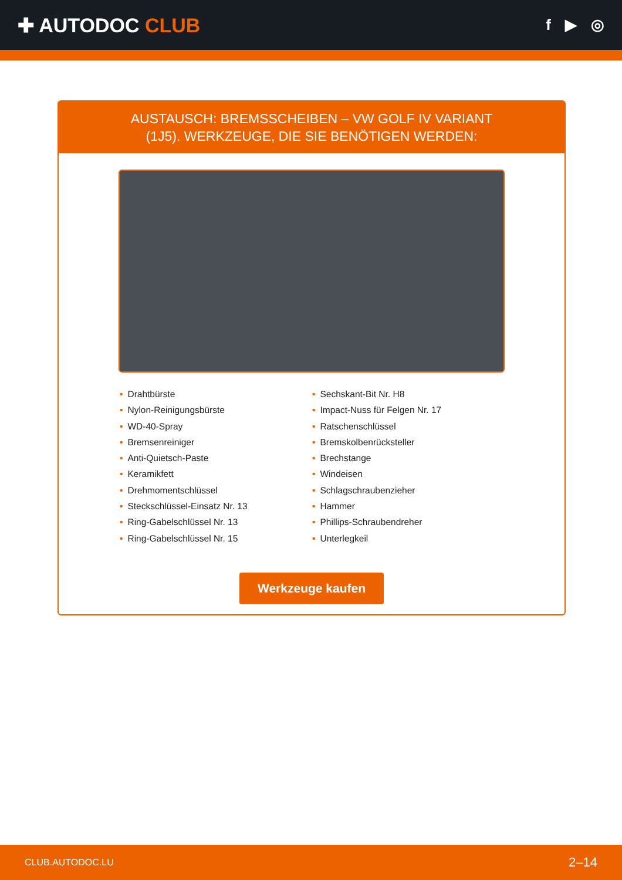✚ AUTODOC CLUB
f ▶ ◎
AUSTAUSCH: BREMSSCHEIBEN – VW GOLF IV VARIANT
(1J5). WERKZEUGE, DIE SIE BENÖTIGEN WERDEN:
• Drahtbürste
• Nylon-Reinigungsbürste
• WD-40-Spray
• Bremsenreiniger
• Anti-Quietsch-Paste
• Keramikfett
• Drehmomentschlüssel
• Steckschlüssel-Einsatz Nr. 13
• Ring-Gabelschlüssel Nr. 13
• Ring-Gabelschlüssel Nr. 15
• Sechskant-Bit Nr. H8
• Impact-Nuss für Felgen Nr. 17
• Ratschenschlüssel
• Bremskolbenrücksteller
• Brechstange
• Windeisen
• Schlagschraubenzieher
• Hammer
• Phillips-Schraubendreher
• Unterlegkeil
Werkzeuge kaufen
CLUB.AUTODOC.LU 2–14